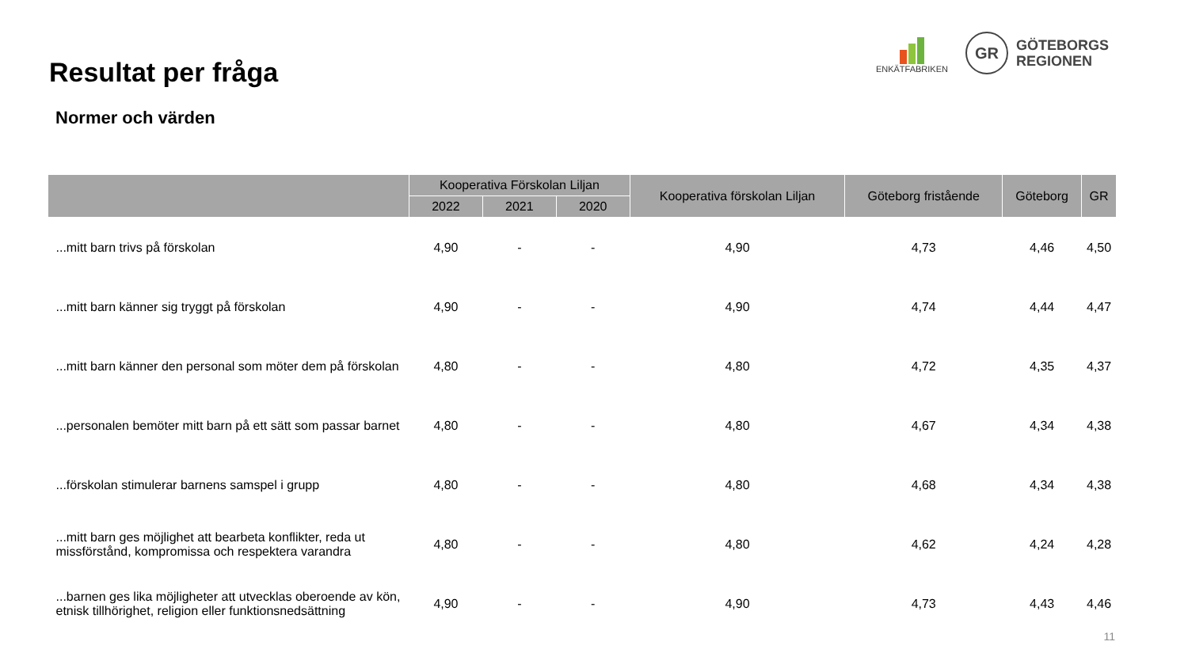Resultat per fråga
Normer och värden
ENKÄTFABRIKEN
GR
GÖTEBORGS
REGIONEN
| | Kooperativa Förskolan Liljan | | | Kooperativa förskolan Liljan | Göteborg fristående | Göteborg | GR |
| --- | --- | --- | --- | --- | --- | --- | --- |
| | 2022 | 2021 | 2020 | | | | |
| ...mitt barn trivs på förskolan | 4,90 | - | - | 4,90 | 4,73 | 4,46 | 4,50 |
| ...mitt barn känner sig tryggt på förskolan | 4,90 | - | - | 4,90 | 4,74 | 4,44 | 4,47 |
| ...mitt barn känner den personal som möter dem på förskolan | 4,80 | - | - | 4,80 | 4,72 | 4,35 | 4,37 |
| ...personalen bemöter mitt barn på ett sätt som passar barnet | 4,80 | - | - | 4,80 | 4,67 | 4,34 | 4,38 |
| ...förskolan stimulerar barnens samspel i grupp | 4,80 | - | - | 4,80 | 4,68 | 4,34 | 4,38 |
| ...mitt barn ges möjlighet att bearbeta konflikter, reda ut missförstånd, kompromissa och respektera varandra | 4,80 | - | - | 4,80 | 4,62 | 4,24 | 4,28 |
| ...barnen ges lika möjligheter att utvecklas oberoende av kön, etnisk tillhörighet, religion eller funktionsnedsättning | 4,90 | - | - | 4,90 | 4,73 | 4,43 | 4,46 |
11